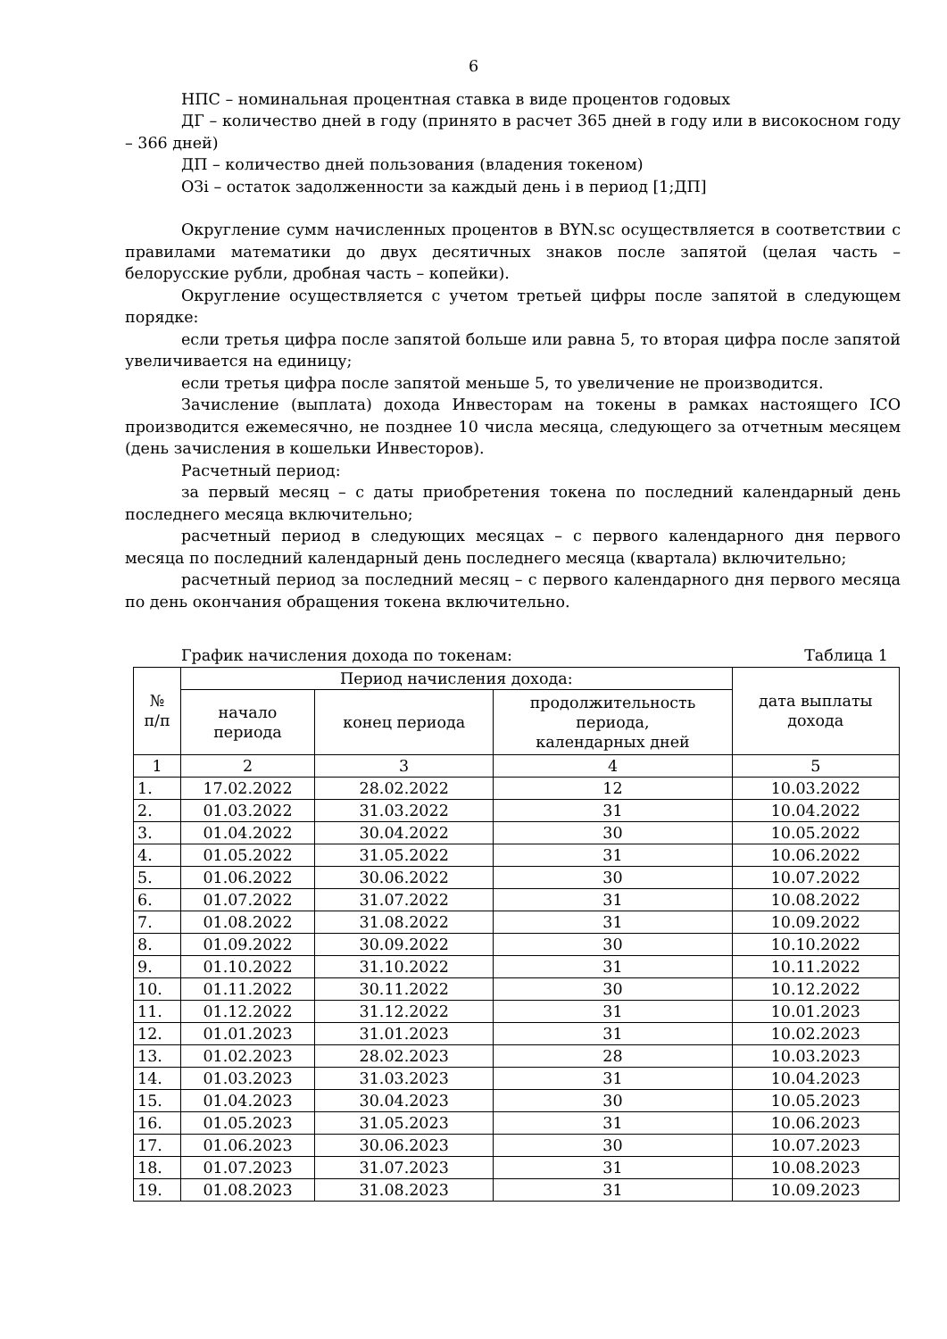6
НПС – номинальная процентная ставка в виде процентов годовых
ДГ – количество дней в году (принято в расчет 365 дней в году или в високосном году – 366 дней)
ДП – количество дней пользования (владения токеном)
ОЗi – остаток задолженности за каждый день i в период [1;ДП]
Округление сумм начисленных процентов в BYN.sc осуществляется в соответствии с правилами математики до двух десятичных знаков после запятой (целая часть – белорусские рубли, дробная часть – копейки).
Округление осуществляется с учетом третьей цифры после запятой в следующем порядке:
если третья цифра после запятой больше или равна 5, то вторая цифра после запятой увеличивается на единицу;
если третья цифра после запятой меньше 5, то увеличение не производится.
Зачисление (выплата) дохода Инвесторам на токены в рамках настоящего ICO производится ежемесячно, не позднее 10 числа месяца, следующего за отчетным месяцем (день зачисления в кошельки Инвесторов).
Расчетный период:
за первый месяц – с даты приобретения токена по последний календарный день последнего месяца включительно;
расчетный период в следующих месяцах – с первого календарного дня первого месяца по последний календарный день последнего месяца (квартала) включительно;
расчетный период за последний месяц – с первого календарного дня первого месяца по день окончания обращения токена включительно.
График начисления дохода по токенам: Таблица 1
| № п/п | Период начисления дохода: | | | дата выплаты дохода |
| --- | --- | --- | --- | --- |
| | начало периода | конец периода | продолжительность периода, календарных дней | |
| 1 | 2 | 3 | 4 | 5 |
| 1. | 17.02.2022 | 28.02.2022 | 12 | 10.03.2022 |
| 2. | 01.03.2022 | 31.03.2022 | 31 | 10.04.2022 |
| 3. | 01.04.2022 | 30.04.2022 | 30 | 10.05.2022 |
| 4. | 01.05.2022 | 31.05.2022 | 31 | 10.06.2022 |
| 5. | 01.06.2022 | 30.06.2022 | 30 | 10.07.2022 |
| 6. | 01.07.2022 | 31.07.2022 | 31 | 10.08.2022 |
| 7. | 01.08.2022 | 31.08.2022 | 31 | 10.09.2022 |
| 8. | 01.09.2022 | 30.09.2022 | 30 | 10.10.2022 |
| 9. | 01.10.2022 | 31.10.2022 | 31 | 10.11.2022 |
| 10. | 01.11.2022 | 30.11.2022 | 30 | 10.12.2022 |
| 11. | 01.12.2022 | 31.12.2022 | 31 | 10.01.2023 |
| 12. | 01.01.2023 | 31.01.2023 | 31 | 10.02.2023 |
| 13. | 01.02.2023 | 28.02.2023 | 28 | 10.03.2023 |
| 14. | 01.03.2023 | 31.03.2023 | 31 | 10.04.2023 |
| 15. | 01.04.2023 | 30.04.2023 | 30 | 10.05.2023 |
| 16. | 01.05.2023 | 31.05.2023 | 31 | 10.06.2023 |
| 17. | 01.06.2023 | 30.06.2023 | 30 | 10.07.2023 |
| 18. | 01.07.2023 | 31.07.2023 | 31 | 10.08.2023 |
| 19. | 01.08.2023 | 31.08.2023 | 31 | 10.09.2023 |